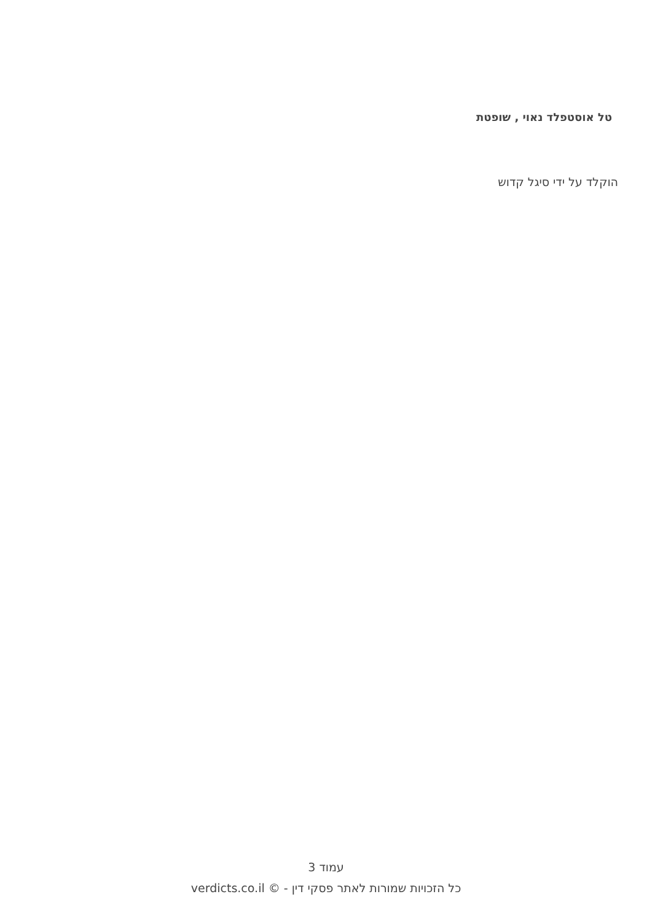טל אוסטפלד נאוי , שופטת
הוקלד על ידי סיגל קדוש
עמוד 3
כל הזכויות שמורות לאתר פסקי דין - verdicts.co.il ©